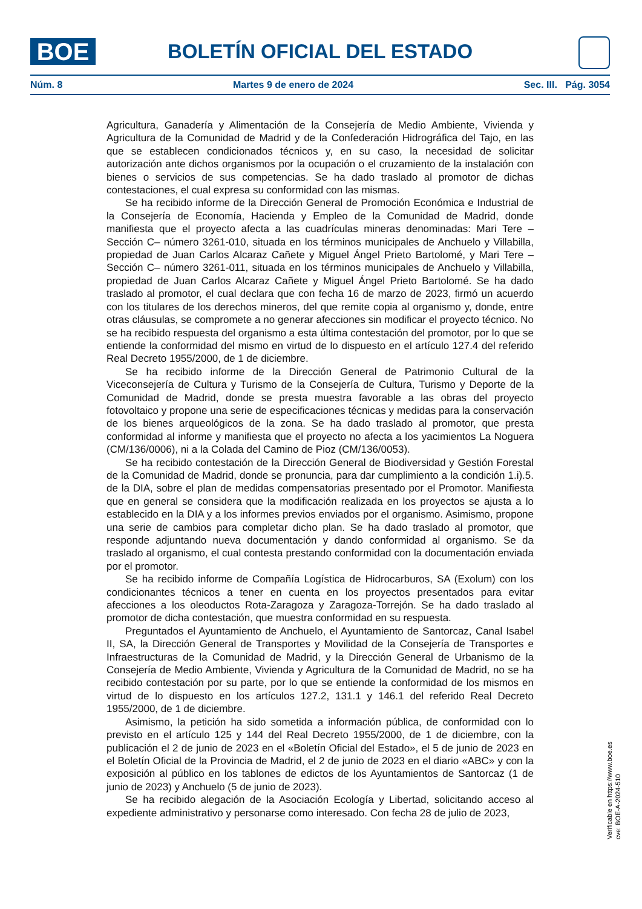BOE
BOLETÍN OFICIAL DEL ESTADO
Núm. 8 Martes 9 de enero de 2024 Sec. III. Pág. 3054
Agricultura, Ganadería y Alimentación de la Consejería de Medio Ambiente, Vivienda y Agricultura de la Comunidad de Madrid y de la Confederación Hidrográfica del Tajo, en las que se establecen condicionados técnicos y, en su caso, la necesidad de solicitar autorización ante dichos organismos por la ocupación o el cruzamiento de la instalación con bienes o servicios de sus competencias. Se ha dado traslado al promotor de dichas contestaciones, el cual expresa su conformidad con las mismas.
Se ha recibido informe de la Dirección General de Promoción Económica e Industrial de la Consejería de Economía, Hacienda y Empleo de la Comunidad de Madrid, donde manifiesta que el proyecto afecta a las cuadrículas mineras denominadas: Mari Tere –Sección C– número 3261-010, situada en los términos municipales de Anchuelo y Villabilla, propiedad de Juan Carlos Alcaraz Cañete y Miguel Ángel Prieto Bartolomé, y Mari Tere –Sección C– número 3261-011, situada en los términos municipales de Anchuelo y Villabilla, propiedad de Juan Carlos Alcaraz Cañete y Miguel Ángel Prieto Bartolomé. Se ha dado traslado al promotor, el cual declara que con fecha 16 de marzo de 2023, firmó un acuerdo con los titulares de los derechos mineros, del que remite copia al organismo y, donde, entre otras cláusulas, se compromete a no generar afecciones sin modificar el proyecto técnico. No se ha recibido respuesta del organismo a esta última contestación del promotor, por lo que se entiende la conformidad del mismo en virtud de lo dispuesto en el artículo 127.4 del referido Real Decreto 1955/2000, de 1 de diciembre.
Se ha recibido informe de la Dirección General de Patrimonio Cultural de la Viceconsejería de Cultura y Turismo de la Consejería de Cultura, Turismo y Deporte de la Comunidad de Madrid, donde se presta muestra favorable a las obras del proyecto fotovoltaico y propone una serie de especificaciones técnicas y medidas para la conservación de los bienes arqueológicos de la zona. Se ha dado traslado al promotor, que presta conformidad al informe y manifiesta que el proyecto no afecta a los yacimientos La Noguera (CM/136/0006), ni a la Colada del Camino de Pioz (CM/136/0053).
Se ha recibido contestación de la Dirección General de Biodiversidad y Gestión Forestal de la Comunidad de Madrid, donde se pronuncia, para dar cumplimiento a la condición 1.i).5. de la DIA, sobre el plan de medidas compensatorias presentado por el Promotor. Manifiesta que en general se considera que la modificación realizada en los proyectos se ajusta a lo establecido en la DIA y a los informes previos enviados por el organismo. Asimismo, propone una serie de cambios para completar dicho plan. Se ha dado traslado al promotor, que responde adjuntando nueva documentación y dando conformidad al organismo. Se da traslado al organismo, el cual contesta prestando conformidad con la documentación enviada por el promotor.
Se ha recibido informe de Compañía Logística de Hidrocarburos, SA (Exolum) con los condicionantes técnicos a tener en cuenta en los proyectos presentados para evitar afecciones a los oleoductos Rota-Zaragoza y Zaragoza-Torrejón. Se ha dado traslado al promotor de dicha contestación, que muestra conformidad en su respuesta.
Preguntados el Ayuntamiento de Anchuelo, el Ayuntamiento de Santorcaz, Canal Isabel II, SA, la Dirección General de Transportes y Movilidad de la Consejería de Transportes e Infraestructuras de la Comunidad de Madrid, y la Dirección General de Urbanismo de la Consejería de Medio Ambiente, Vivienda y Agricultura de la Comunidad de Madrid, no se ha recibido contestación por su parte, por lo que se entiende la conformidad de los mismos en virtud de lo dispuesto en los artículos 127.2, 131.1 y 146.1 del referido Real Decreto 1955/2000, de 1 de diciembre.
Asimismo, la petición ha sido sometida a información pública, de conformidad con lo previsto en el artículo 125 y 144 del Real Decreto 1955/2000, de 1 de diciembre, con la publicación el 2 de junio de 2023 en el «Boletín Oficial del Estado», el 5 de junio de 2023 en el Boletín Oficial de la Provincia de Madrid, el 2 de junio de 2023 en el diario «ABC» y con la exposición al público en los tablones de edictos de los Ayuntamientos de Santorcaz (1 de junio de 2023) y Anchuelo (5 de junio de 2023).
Se ha recibido alegación de la Asociación Ecología y Libertad, solicitando acceso al expediente administrativo y personarse como interesado. Con fecha 28 de julio de 2023,
Verificable en https://www.boe.es
cve: BOE-A-2024-510